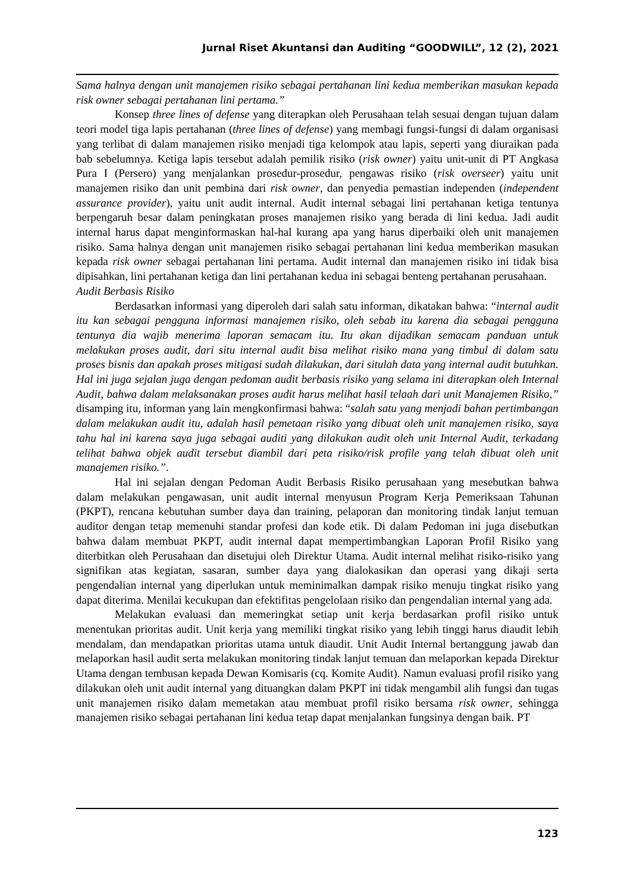Jurnal Riset Akuntansi dan Auditing “GOODWILL”, 12 (2), 2021
Sama halnya dengan unit manajemen risiko sebagai pertahanan lini kedua memberikan masukan kepada risk owner sebagai pertahanan lini pertama.”
Konsep three lines of defense yang diterapkan oleh Perusahaan telah sesuai dengan tujuan dalam teori model tiga lapis pertahanan (three lines of defense) yang membagi fungsi-fungsi di dalam organisasi yang terlibat di dalam manajemen risiko menjadi tiga kelompok atau lapis, seperti yang diuraikan pada bab sebelumnya. Ketiga lapis tersebut adalah pemilik risiko (risk owner) yaitu unit-unit di PT Angkasa Pura I (Persero) yang menjalankan prosedur-prosedur, pengawas risiko (risk overseer) yaitu unit manajemen risiko dan unit pembina dari risk owner, dan penyedia pemastian independen (independent assurance provider), yaitu unit audit internal. Audit internal sebagai lini pertahanan ketiga tentunya berpengaruh besar dalam peningkatan proses manajemen risiko yang berada di lini kedua. Jadi audit internal harus dapat menginformaskan hal-hal kurang apa yang harus diperbaiki oleh unit manajemen risiko. Sama halnya dengan unit manajemen risiko sebagai pertahanan lini kedua memberikan masukan kepada risk owner sebagai pertahanan lini pertama. Audit internal dan manajemen risiko ini tidak bisa dipisahkan, lini pertahanan ketiga dan lini pertahanan kedua ini sebagai benteng pertahanan perusahaan.
Audit Berbasis Risiko
Berdasarkan informasi yang diperoleh dari salah satu informan, dikatakan bahwa: “internal audit itu kan sebagai pengguna informasi manajemen risiko, oleh sebab itu karena dia sebagai pengguna tentunya dia wajib menerima laporan semacam itu. Itu akan dijadikan semacam panduan untuk melakukan proses audit, dari situ internal audit bisa melihat risiko mana yang timbul di dalam satu proses bisnis dan apakah proses mitigasi sudah dilakukan, dari situlah data yang internal audit butuhkan. Hal ini juga sejalan juga dengan pedoman audit berbasis risiko yang selama ini diterapkan oleh Internal Audit, bahwa dalam melaksanakan proses audit harus melihat hasil telaah dari unit Manajemen Risiko,” disamping itu, informan yang lain mengkonfirmasi bahwa: “salah satu yang menjadi bahan pertimbangan dalam melakukan audit itu, adalah hasil pemetaan risiko yang dibuat oleh unit manajemen risiko, saya tahu hal ini karena saya juga sebagai auditi yang dilakukan audit oleh unit Internal Audit, terkadang telihat bahwa objek audit tersebut diambil dari peta risiko/risk profile yang telah dibuat oleh unit manajemen risiko.”.
Hal ini sejalan dengan Pedoman Audit Berbasis Risiko perusahaan yang mesebutkan bahwa dalam melakukan pengawasan, unit audit internal menyusun Program Kerja Pemeriksaan Tahunan (PKPT), rencana kebutuhan sumber daya dan training, pelaporan dan monitoring tindak lanjut temuan auditor dengan tetap memenuhi standar profesi dan kode etik. Di dalam Pedoman ini juga disebutkan bahwa dalam membuat PKPT, audit internal dapat mempertimbangkan Laporan Profil Risiko yang diterbitkan oleh Perusahaan dan disetujui oleh Direktur Utama. Audit internal melihat risiko-risiko yang signifikan atas kegiatan, sasaran, sumber daya yang dialokasikan dan operasi yang dikaji serta pengendalian internal yang diperlukan untuk meminimalkan dampak risiko menuju tingkat risiko yang dapat diterima. Menilai kecukupan dan efektifitas pengelolaan risiko dan pengendalian internal yang ada.
Melakukan evaluasi dan memeringkat setiap unit kerja berdasarkan profil risiko untuk menentukan prioritas audit. Unit kerja yang memiliki tingkat risiko yang lebih tinggi harus diaudit lebih mendalam, dan mendapatkan prioritas utama untuk diaudit. Unit Audit Internal bertanggung jawab dan melaporkan hasil audit serta melakukan monitoring tindak lanjut temuan dan melaporkan kepada Direktur Utama dengan tembusan kepada Dewan Komisaris (cq. Komite Audit). Namun evaluasi profil risiko yang dilakukan oleh unit audit internal yang dituangkan dalam PKPT ini tidak mengambil alih fungsi dan tugas unit manajemen risiko dalam memetakan atau membuat profil risiko bersama risk owner, sehingga manajemen risiko sebagai pertahanan lini kedua tetap dapat menjalankan fungsinya dengan baik. PT
123